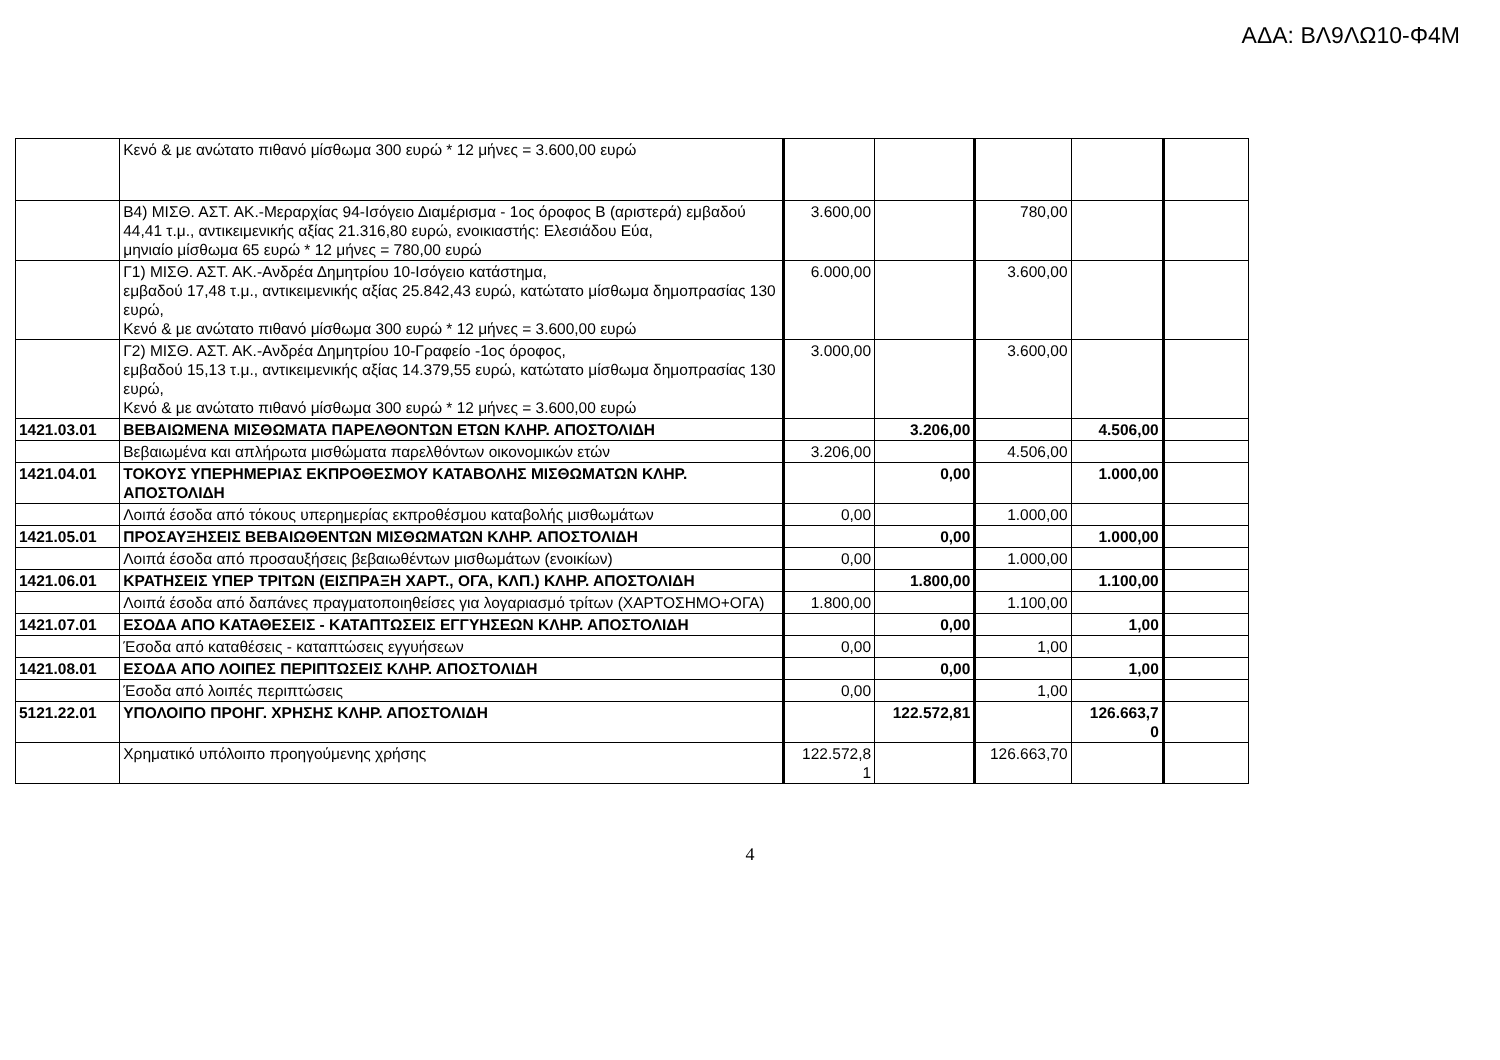ΑΔΑ: ΒΛ9ΛΩ10-Φ4Μ
| | Κενό & με ανώτατο πιθανό μίσθωμα 300 ευρώ * 12 μήνες = 3.600,00 ευρώ | | | | | |
| | Β4) ΜΙΣΘ. ΑΣΤ. ΑΚ.-Μεραρχίας 94-Ισόγειο Διαμέρισμα - 1ος όροφος Β (αριστερά) εμβαδού 44,41 τ.μ., αντικειμενικής αξίας 21.316,80 ευρώ, ενοικιαστής: Ελεσιάδου Εύα, μηνιαίο μίσθωμα 65 ευρώ * 12 μήνες = 780,00 ευρώ | 3.600,00 | | 780,00 | | |
| | Γ1) ΜΙΣΘ. ΑΣΤ. ΑΚ.-Ανδρέα Δημητρίου 10-Ισόγειο κατάστημα, εμβαδού 17,48 τ.μ., αντικειμενικής αξίας 25.842,43 ευρώ, κατώτατο μίσθωμα δημοπρασίας 130 ευρώ, Κενό & με ανώτατο πιθανό μίσθωμα 300 ευρώ * 12 μήνες = 3.600,00 ευρώ | 6.000,00 | | 3.600,00 | | |
| | Γ2) ΜΙΣΘ. ΑΣΤ. ΑΚ.-Ανδρέα Δημητρίου 10-Γραφείο -1ος όροφος, εμβαδού 15,13 τ.μ., αντικειμενικής αξίας 14.379,55 ευρώ, κατώτατο μίσθωμα δημοπρασίας 130 ευρώ, Κενό & με ανώτατο πιθανό μίσθωμα 300 ευρώ * 12 μήνες = 3.600,00 ευρώ | 3.000,00 | | 3.600,00 | | |
| 1421.03.01 | ΒΕΒΑΙΩΜΕΝΑ ΜΙΣΘΩΜΑΤΑ ΠΑΡΕΛΘΟΝΤΩΝ ΕΤΩΝ ΚΛΗΡ. ΑΠΟΣΤΟΛΙΔΗ | | 3.206,00 | | 4.506,00 | |
| | Βεβαιωμένα και απλήρωτα μισθώματα παρελθόντων οικονομικών ετών | 3.206,00 | | 4.506,00 | | |
| 1421.04.01 | ΤΟΚΟΥΣ ΥΠΕΡΗΜΕΡΙΑΣ ΕΚΠΡΟΘΕΣΜΟΥ ΚΑΤΑΒΟΛΗΣ ΜΙΣΘΩΜΑΤΩΝ ΚΛΗΡ. ΑΠΟΣΤΟΛΙΔΗ | | 0,00 | | 1.000,00 | |
| | Λοιπά έσοδα από τόκους υπερημερίας εκπροθέσμου καταβολής μισθωμάτων | 0,00 | | 1.000,00 | | |
| 1421.05.01 | ΠΡΟΣΑΥΞΗΣΕΙΣ ΒΕΒΑΙΩΘΕΝΤΩΝ ΜΙΣΘΩΜΑΤΩΝ ΚΛΗΡ. ΑΠΟΣΤΟΛΙΔΗ | | 0,00 | | 1.000,00 | |
| | Λοιπά έσοδα από προσαυξήσεις βεβαιωθέντων μισθωμάτων (ενοικίων) | 0,00 | | 1.000,00 | | |
| 1421.06.01 | ΚΡΑΤΗΣΕΙΣ ΥΠΕΡ ΤΡΙΤΩΝ (ΕΙΣΠΡΑΞΗ ΧΑΡΤ., ΟΓΑ, ΚΛΠ.) ΚΛΗΡ. ΑΠΟΣΤΟΛΙΔΗ | | 1.800,00 | | 1.100,00 | |
| | Λοιπά έσοδα από δαπάνες πραγματοποιηθείσες για λογαριασμό τρίτων (ΧΑΡΤΟΣΗΜΟ+ΟΓΑ) | 1.800,00 | | 1.100,00 | | |
| 1421.07.01 | ΕΣΟΔΑ ΑΠΟ ΚΑΤΑΘΕΣΕΙΣ - ΚΑΤΑΠΤΩΣΕΙΣ ΕΓΓΥΗΣΕΩΝ ΚΛΗΡ. ΑΠΟΣΤΟΛΙΔΗ | | 0,00 | | 1,00 | |
| | Έσοδα από καταθέσεις - καταπτώσεις εγγυήσεων | 0,00 | | 1,00 | | |
| 1421.08.01 | ΕΣΟΔΑ ΑΠΟ ΛΟΙΠΕΣ ΠΕΡΙΠΤΩΣΕΙΣ ΚΛΗΡ. ΑΠΟΣΤΟΛΙΔΗ | | 0,00 | | 1,00 | |
| | Έσοδα από λοιπές περιπτώσεις | 0,00 | | 1,00 | | |
| 5121.22.01 | ΥΠΟΛΟΙΠΟ ΠΡΟΗΓ. ΧΡΗΣΗΣ ΚΛΗΡ. ΑΠΟΣΤΟΛΙΔΗ | | 122.572,81 | | 126.663,7 0 | |
| | Χρηματικό υπόλοιπο προηγούμενης χρήσης | 122.572,8 1 | | 126.663,70 | | |
4